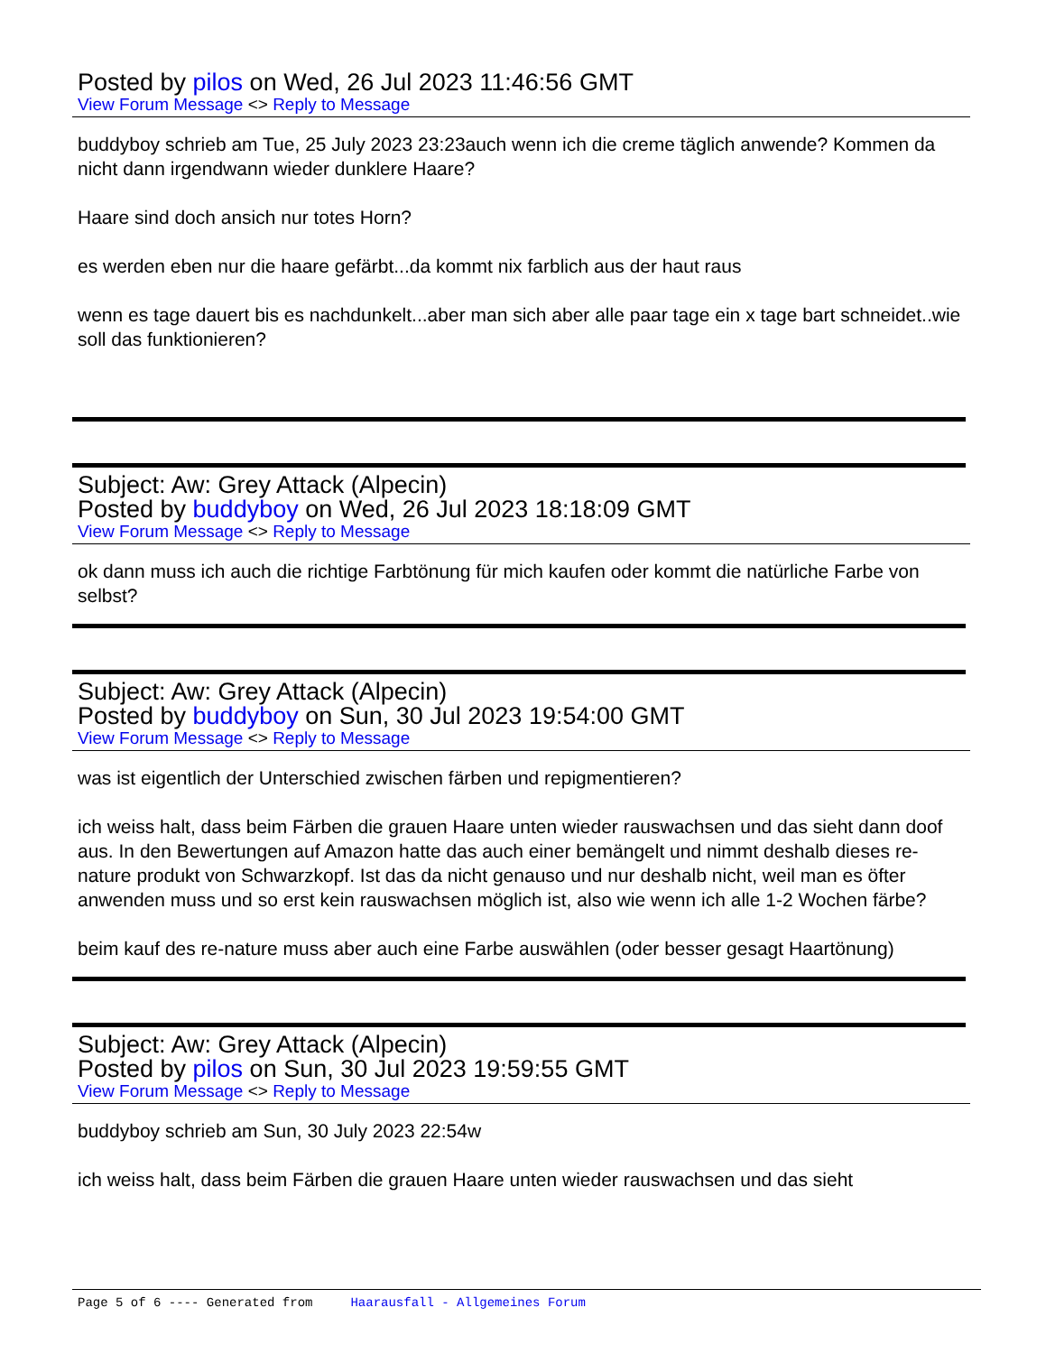Posted by pilos on Wed, 26 Jul 2023 11:46:56 GMT
View Forum Message <> Reply to Message
buddyboy schrieb am Tue, 25 July 2023 23:23auch wenn ich die creme täglich anwende? Kommen da nicht dann irgendwann wieder dunklere Haare?
Haare sind doch ansich nur totes Horn?
es werden eben nur die haare gefärbt...da kommt nix farblich aus der haut raus
wenn es tage dauert bis es nachdunkelt...aber man sich aber alle paar tage ein x tage bart schneidet..wie soll das funktionieren?
Subject: Aw: Grey Attack (Alpecin)
Posted by buddyboy on Wed, 26 Jul 2023 18:18:09 GMT
View Forum Message <> Reply to Message
ok dann muss ich auch die richtige Farbtönung für mich kaufen oder kommt die natürliche Farbe von selbst?
Subject: Aw: Grey Attack (Alpecin)
Posted by buddyboy on Sun, 30 Jul 2023 19:54:00 GMT
View Forum Message <> Reply to Message
was ist eigentlich der Unterschied zwischen färben und repigmentieren?
ich weiss halt, dass beim Färben die grauen Haare unten wieder rauswachsen und das sieht dann doof aus. In den Bewertungen auf Amazon hatte das auch einer bemängelt und nimmt deshalb dieses re-nature produkt von Schwarzkopf. Ist das da nicht genauso und nur deshalb nicht, weil man es öfter anwenden muss und so erst kein rauswachsen möglich ist, also wie wenn ich alle 1-2 Wochen färbe?
beim kauf des re-nature muss aber auch eine Farbe auswählen (oder besser gesagt Haartönung)
Subject: Aw: Grey Attack (Alpecin)
Posted by pilos on Sun, 30 Jul 2023 19:59:55 GMT
View Forum Message <> Reply to Message
buddyboy schrieb am Sun, 30 July 2023 22:54w
ich weiss halt, dass beim Färben die grauen Haare unten wieder rauswachsen und das sieht
Page 5 of 6 ---- Generated from Haarausfall - Allgemeines Forum